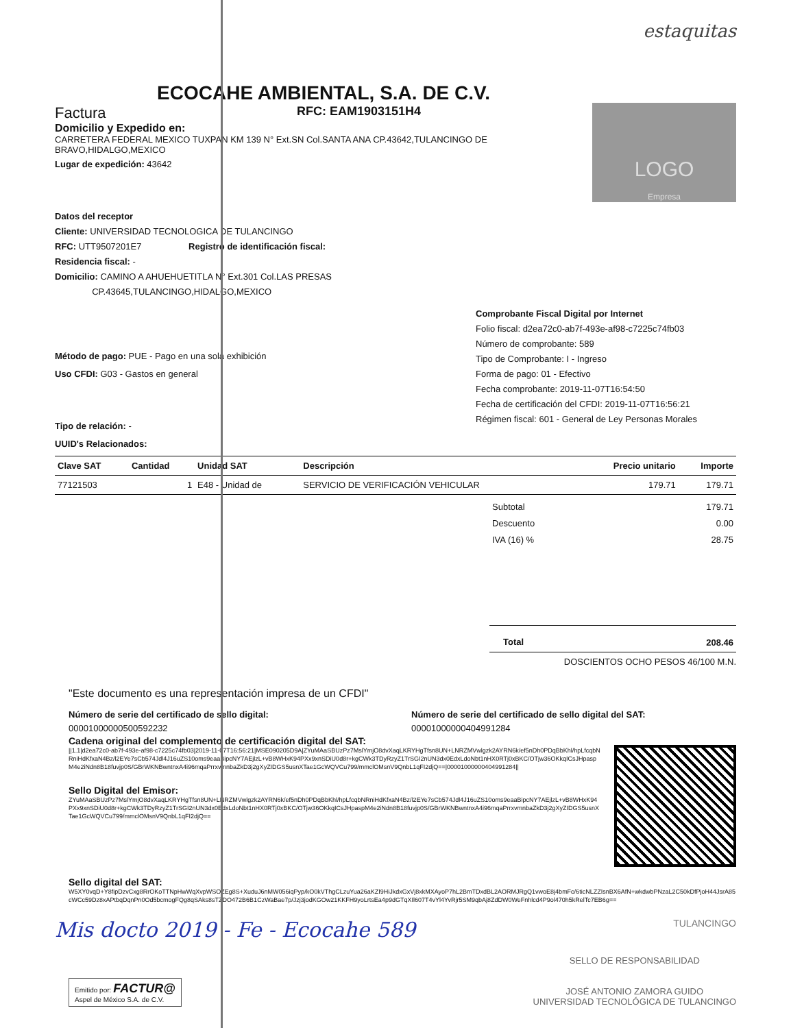estaquitas
ECOCAHE AMBIENTAL, S.A. DE C.V.
Factura RFC: EAM1903151H4
Domicilio y Expedido en:
CARRETERA FEDERAL MEXICO TUXPAN KM 139 N° Ext.SN Col.SANTA ANA CP.43642,TULANCINGO DE BRAVO,HIDALGO,MEXICO
Lugar de expedición: 43642
LOGO
Empresa
Datos del receptor
Cliente: UNIVERSIDAD TECNOLOGICA DE TULANCINGO
RFC: UTT9507201E7 Registro de identificación fiscal:
Residencia fiscal: -
Domicilio: CAMINO A AHUEHUETITLA N° Ext.301 Col.LAS PRESAS
CP.43645,TULANCINGO,HIDALGO,MEXICO
Método de pago: PUE - Pago en una sola exhibición
Uso CFDI: G03 - Gastos en general
Tipo de relación: -
UUID's Relacionados:
Comprobante Fiscal Digital por Internet
Folio fiscal: d2ea72c0-ab7f-493e-af98-c7225c74fb03
Número de comprobante: 589
Tipo de Comprobante: I - Ingreso
Forma de pago: 01 - Efectivo
Fecha comprobante: 2019-11-07T16:54:50
Fecha de certificación del CFDI: 2019-11-07T16:56:21
Régimen fiscal: 601 - General de Ley Personas Morales
| Clave SAT | Cantidad | Unidad SAT | Descripción | Precio unitario | Importe |
| --- | --- | --- | --- | --- | --- |
| 77121503 | 1 | E48 - Unidad de | SERVICIO DE VERIFICACIÓN VEHICULAR | 179.71 | 179.71 |
| Subtotal | 179.71 |
| Descuento | 0.00 |
| IVA (16) % | 28.75 |
| Total | 208.46 |
DOSCIENTOS OCHO PESOS 46/100 M.N.
"Este documento es una representación impresa de un CFDI"
Número de serie del certificado de sello digital:
00001000000500592232
Número de serie del certificado de sello digital del SAT:
00001000000404991284
Cadena original del complemento de certificación digital del SAT:
||1.1|d2ea72c0-ab7f-493e-af98-c7225c74fb03|2019-11-07T16:56:21|MSE090205D9A|ZYuMAaSBUzPz7MslYmjO8dvXaqLKRYHgTfsn8UN+LNRZMVwlgzk2AYRN6k/ef5nDh0PDqBbKhl/hpLfcqbNRniHdKfxaN4Bz/l2EYe7sCb574Jdl4J16uZS10oms9eaaBipcNY7AEjlzL+vB8WHxK94PXx9xnSDiU0d8r+kgCWk3TDyRzyZ1TrSGI2nUN3dx0EdxLdoNbt1nHX0RTj0xBKC/OTjw36OKkqICsJHpaspM4e2iNdn8B18fuvjp0S/GBrWKNBwntnxA4i96mqaPrrxvmnbaZkD3j2gXyZIDGS5usnXTae1GcWQVCu799/mmclOMsnV9QnbL1qFI2djQ==|00001000000404991284||
Sello Digital del Emisor:
ZYuMAaSBUzPz7MslYmjO8dvXaqLKRYHgTfsn8UN+LNRZMVwlgzk2AYRN6k/ef5nDh0PDqBbKhl/hpLfcqbNRniHdKfxaN4Bz/l2EYe7sCb574Jdl4J16uZS10oms9eaaBipcNY7AEjlzL+vB8WHxK94PXx9xnSDiU0d8r+kgCWk3TDyRzyZ1TrSGI2nUN3dx0EdxLdoNbt1nHX0RTj0xBKC/OTjw36OKkqICsJHpaspM4e2iNdn8B18fuvjp0S/GBrWKNBwntnxA4i96mqaPrrxvmnbaZkD3j2gXyZIDGS5usnXTae1GcWQVCu799/mmclOMsnV9QnbL1qFI2djQ==
Sello digital del SAT:
W5XY0vqD+Y8fipDzvCxg8RrOKoTTNpHwWqXvpWSOZEg8S+XuduJ6nMW056iqPyp/kO0kVThgCLzuYua26aKZI9HiJkdxGxVj8xkMXAyoP7hL2BmTDxdBL2AORMJRgQ1vwoE8j4bmFc/6ticNLZZIsnBX6AfN+wkdwbPNzaL2C50kDfPjoH44JsrA85cWCc59Dz8xAPtbqDqnPn0Od5bcmogFQg8qSAks8sTZDO472B6B1CzWaBae7p/Jzj3jodKGOw21KKFH9yoLrtsEa4p9dGTqXIl607T4vYl4YvRjr5SM9qbAj8ZdDW0WeFnhlcd4P9ol470h5kRelTc7EB6g==
Mis docto 2019 - Fe - Ecocahe 589
TULANCINGO
Emitido por: FACTUR@
Aspel de México S.A. de C.V.
SELLO DE RESPONSABILIDAD
JOSÉ ANTONIO ZAMORA GUIDO
UNIVERSIDAD TECNOLÓGICA DE TULANCINGO